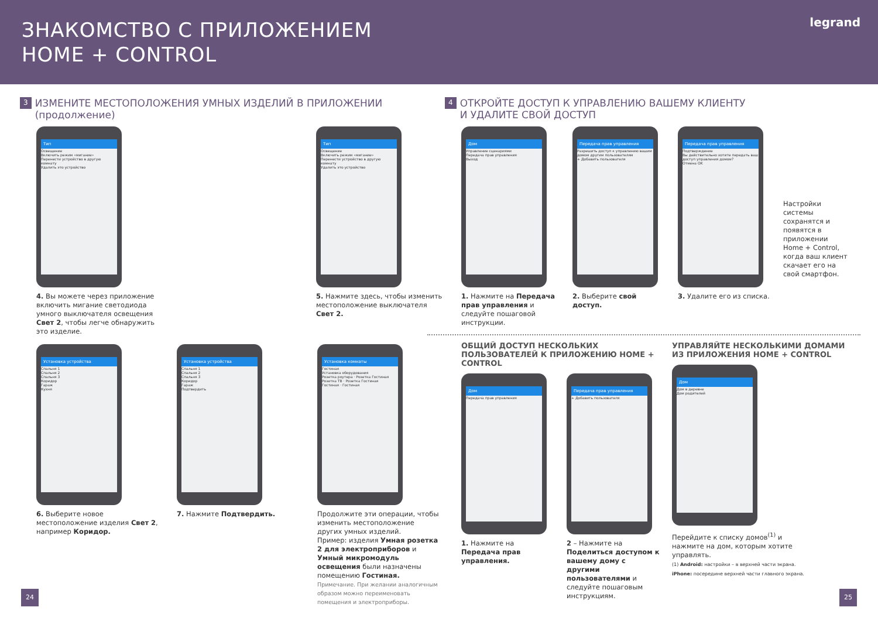ЗНАКОМСТВО С ПРИЛОЖЕНИЕМ
HOME + CONTROL
legrand
3 ИЗМЕНИТЕ МЕСТОПОЛОЖЕНИЯ УМНЫХ ИЗДЕЛИЙ В ПРИЛОЖЕНИИ
(продолжение)
Тип
Освещение
Включить режим «мигание»
Перенести устройство в другую комнату
Удалить это устройство
4. Вы можете через приложение включить мигание светодиода умного выключателя освещения Свет 2, чтобы легче обнаружить это изделие.
Тип
Освещение
Включить режим «мигание»
Перенести устройство в другую комнату
Удалить это устройство
5. Нажмите здесь, чтобы изменить местоположение выключателя Свет 2.
Установка устройства
Спальня 1
Спальня 2
Спальня 3
Коридор
Гараж
Кухня
6. Выберите новое местоположение изделия Свет 2, например Коридор.
Установка устройства
Спальня 1
Спальня 2
Спальня 3
Коридор
Гараж
Подтвердить
7. Нажмите Подтвердить.
Установка комнаты
Гостиная
Установка оборудования
Розетка роутера · Розетка Гостиная
Розетка ТВ · Розетка Гостиная
Гостиная · Гостиная
Продолжите эти операции, чтобы изменить местоположение других умных изделий.
Пример: изделия Умная розетка 2 для электроприборов и Умный микромодуль освещения были назначены помещению Гостиная.
Примечание. При желании аналогичным образом можно переименовать помещения и электроприборы.
4 ОТКРОЙТЕ ДОСТУП К УПРАВЛЕНИЮ ВАШЕМУ КЛИЕНТУ
И УДАЛИТЕ СВОЙ ДОСТУП
Дом
Управление сценариями
Передача прав управления
Выход
1. Нажмите на Передача прав управления и следуйте пошаговой инструкции.
Передача прав управления
Разрешить доступ к управлению вашим домом другим пользователям
+ Добавить пользователя
2. Выберите свой доступ.
Передача прав управления
Подтверждение
Вы действительно хотите передать ваш доступ управления домом?
Отмена OK
3. Удалите его из списка.
Настройки системы сохранятся и появятся в приложении Home + Control, когда ваш клиент скачает его на свой смартфон.
ОБЩИЙ ДОСТУП НЕСКОЛЬКИХ ПОЛЬЗОВАТЕЛЕЙ К ПРИЛОЖЕНИЮ HOME + CONTROL
Дом
Передача прав управления
1. Нажмите на Передача прав управления.
Передача прав управления
+ Добавить пользователя
2 – Нажмите на Поделиться доступом к вашему дому с другими пользователями и следуйте пошаговым инструкциям.
УПРАВЛЯЙТЕ НЕСКОЛЬКИМИ ДОМАМИ ИЗ ПРИЛОЖЕНИЯ HOME + CONTROL
Дом
Дом в деревне
Дом родителей
Перейдите к списку домов<sup>(1)</sup> и нажмите на дом, которым хотите управлять.
(1) Android: настройки – в верхней части экрана.
iPhone: посередине верхней части главного экрана.
24 25